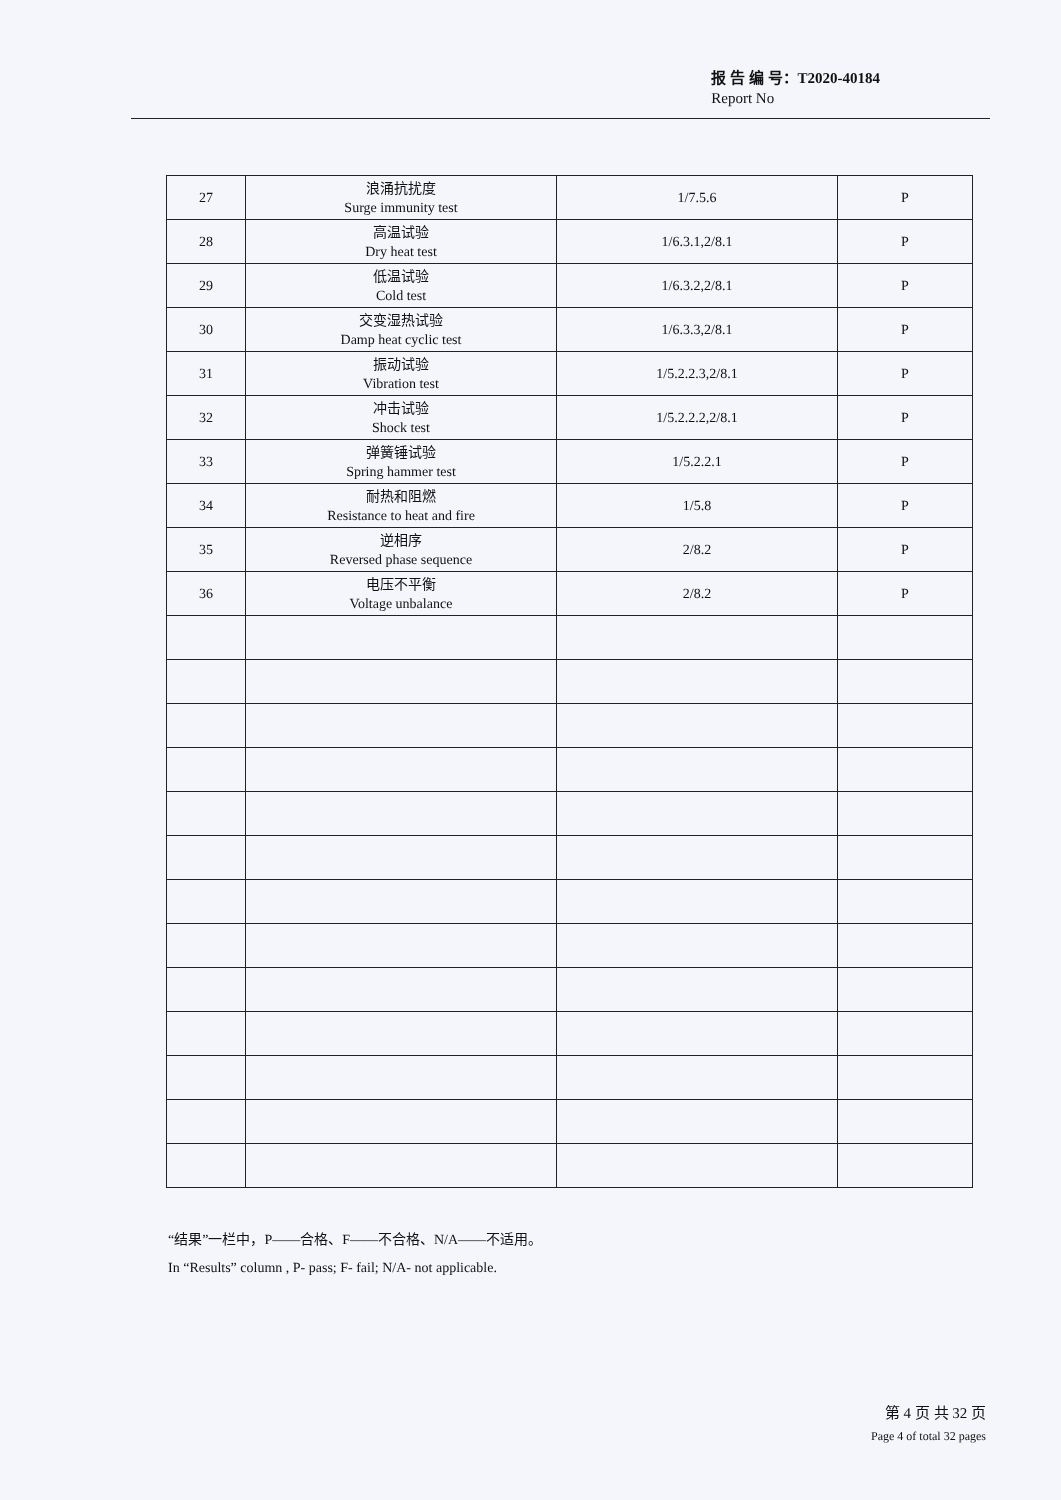报 告 编 号：T2020-40184
Report No
| 27 | 浪涌抗扰度 Surge immunity test | 1/7.5.6 | P |
| 28 | 高温试验 Dry heat test | 1/6.3.1,2/8.1 | P |
| 29 | 低温试验 Cold test | 1/6.3.2,2/8.1 | P |
| 30 | 交变湿热试验 Damp heat cyclic test | 1/6.3.3,2/8.1 | P |
| 31 | 振动试验 Vibration test | 1/5.2.2.3,2/8.1 | P |
| 32 | 冲击试验 Shock test | 1/5.2.2.2,2/8.1 | P |
| 33 | 弹簧锤试验 Spring hammer test | 1/5.2.2.1 | P |
| 34 | 耐热和阻燃 Resistance to heat and fire | 1/5.8 | P |
| 35 | 逆相序 Reversed phase sequence | 2/8.2 | P |
| 36 | 电压不平衡 Voltage unbalance | 2/8.2 | P |
“结果”一栏中，P——合格、F——不合格、N/A——不适用。
In “Results” column , P- pass; F- fail; N/A- not applicable.
第 4 页 共 32 页
Page 4 of total 32 pages